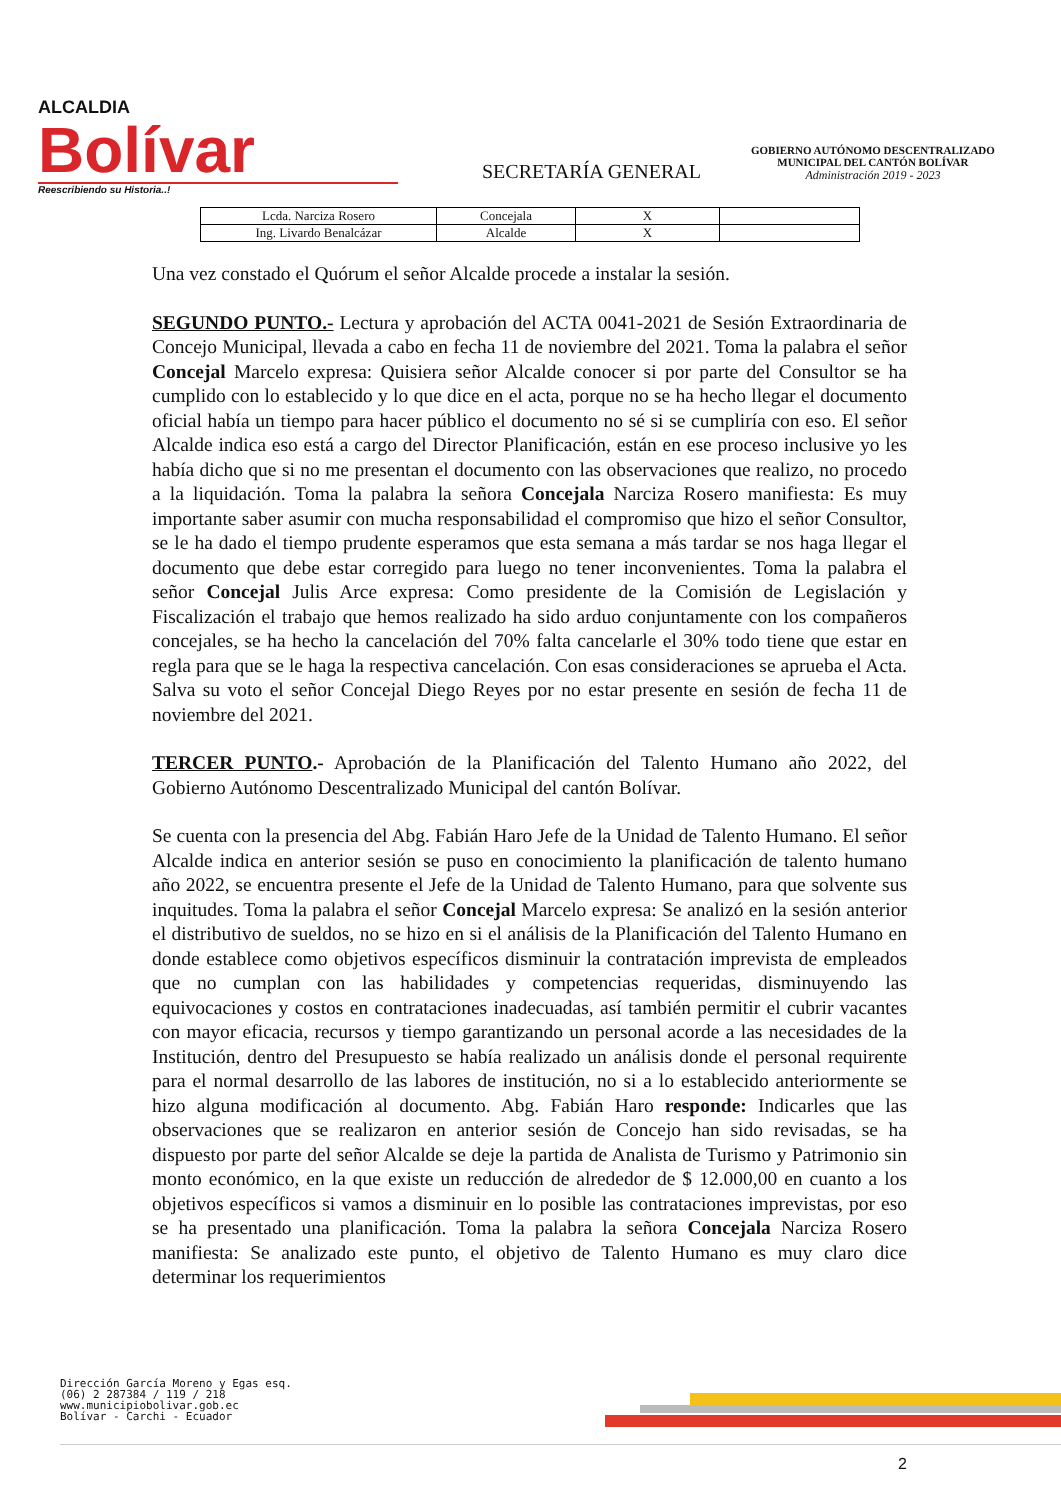ALCALDIA
Bolívar
Reescribiendo su Historia..!
SECRETARÍA GENERAL
GOBIERNO AUTÓNOMO DESCENTRALIZADO
MUNICIPAL DEL CANTÓN BOLÍVAR
Administración 2019 - 2023
| Lcda. Narciza Rosero | Concejala | X | |
| Ing. Livardo Benalcázar | Alcalde | X | |
Una vez constado el Quórum el señor Alcalde procede a instalar la sesión.
SEGUNDO PUNTO.- Lectura y aprobación del ACTA 0041-2021 de Sesión Extraordinaria de Concejo Municipal, llevada a cabo en fecha 11 de noviembre del 2021. Toma la palabra el señor Concejal Marcelo expresa: Quisiera señor Alcalde conocer si por parte del Consultor se ha cumplido con lo establecido y lo que dice en el acta, porque no se ha hecho llegar el documento oficial había un tiempo para hacer público el documento no sé si se cumpliría con eso. El señor Alcalde indica eso está a cargo del Director Planificación, están en ese proceso inclusive yo les había dicho que si no me presentan el documento con las observaciones que realizo, no procedo a la liquidación. Toma la palabra la señora Concejala Narciza Rosero manifiesta: Es muy importante saber asumir con mucha responsabilidad el compromiso que hizo el señor Consultor, se le ha dado el tiempo prudente esperamos que esta semana a más tardar se nos haga llegar el documento que debe estar corregido para luego no tener inconvenientes. Toma la palabra el señor Concejal Julis Arce expresa: Como presidente de la Comisión de Legislación y Fiscalización el trabajo que hemos realizado ha sido arduo conjuntamente con los compañeros concejales, se ha hecho la cancelación del 70% falta cancelarle el 30% todo tiene que estar en regla para que se le haga la respectiva cancelación. Con esas consideraciones se aprueba el Acta. Salva su voto el señor Concejal Diego Reyes por no estar presente en sesión de fecha 11 de noviembre del 2021.
TERCER PUNTO.- Aprobación de la Planificación del Talento Humano año 2022, del Gobierno Autónomo Descentralizado Municipal del cantón Bolívar.
Se cuenta con la presencia del Abg. Fabián Haro Jefe de la Unidad de Talento Humano. El señor Alcalde indica en anterior sesión se puso en conocimiento la planificación de talento humano año 2022, se encuentra presente el Jefe de la Unidad de Talento Humano, para que solvente sus inquitudes. Toma la palabra el señor Concejal Marcelo expresa: Se analizó en la sesión anterior el distributivo de sueldos, no se hizo en si el análisis de la Planificación del Talento Humano en donde establece como objetivos específicos disminuir la contratación imprevista de empleados que no cumplan con las habilidades y competencias requeridas, disminuyendo las equivocaciones y costos en contrataciones inadecuadas, así también permitir el cubrir vacantes con mayor eficacia, recursos y tiempo garantizando un personal acorde a las necesidades de la Institución, dentro del Presupuesto se había realizado un análisis donde el personal requirente para el normal desarrollo de las labores de institución, no si a lo establecido anteriormente se hizo alguna modificación al documento. Abg. Fabián Haro responde: Indicarles que las observaciones que se realizaron en anterior sesión de Concejo han sido revisadas, se ha dispuesto por parte del señor Alcalde se deje la partida de Analista de Turismo y Patrimonio sin monto económico, en la que existe un reducción de alrededor de $ 12.000,00 en cuanto a los objetivos específicos si vamos a disminuir en lo posible las contrataciones imprevistas, por eso se ha presentado una planificación. Toma la palabra la señora Concejala Narciza Rosero manifiesta: Se analizado este punto, el objetivo de Talento Humano es muy claro dice determinar los requerimientos
Dirección García Moreno y Egas esq.
(06) 2 287384 / 119 / 218
www.municipiobolivar.gob.ec
Bolívar - Carchi - Ecuador
2